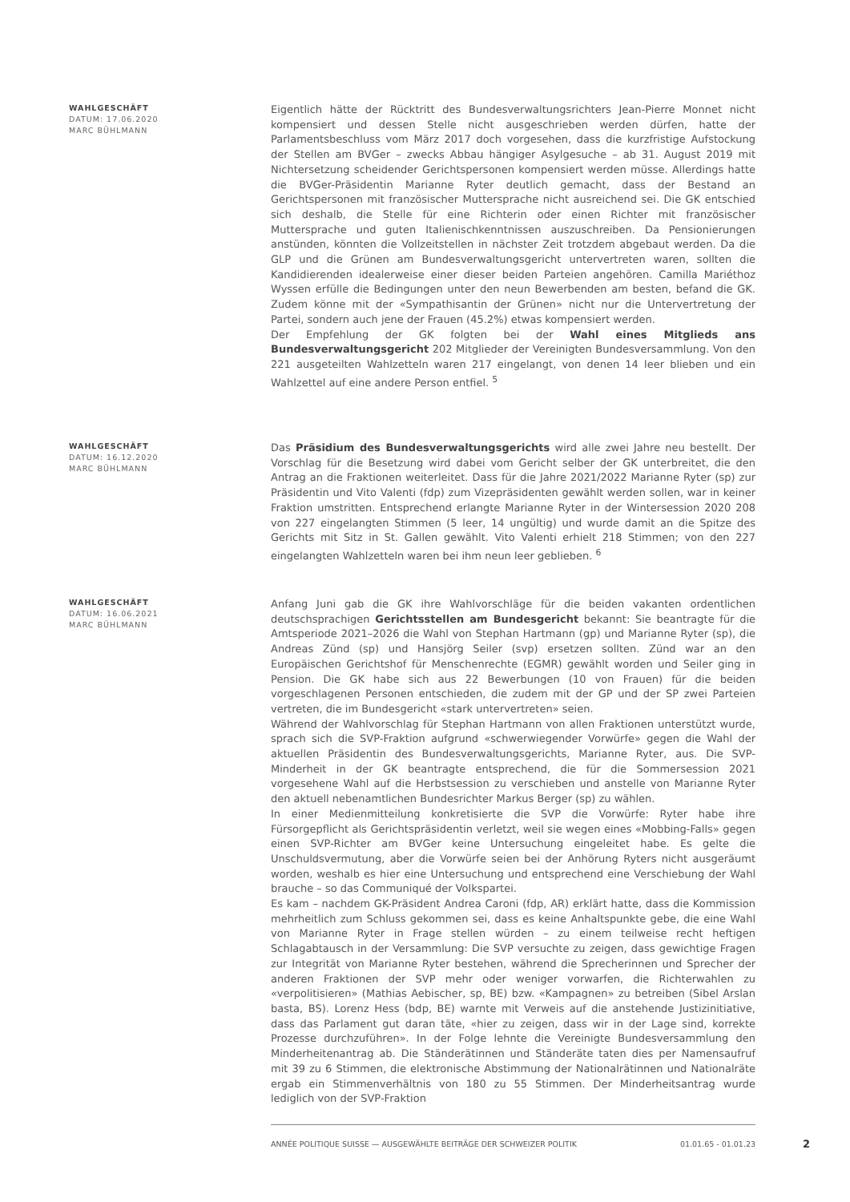WAHLGESCHÄFT
DATUM: 17.06.2020
MARC BÜHLMANN
Eigentlich hätte der Rücktritt des Bundesverwaltungsrichters Jean-Pierre Monnet nicht kompensiert und dessen Stelle nicht ausgeschrieben werden dürfen, hatte der Parlamentsbeschluss vom März 2017 doch vorgesehen, dass die kurzfristige Aufstockung der Stellen am BVGer – zwecks Abbau hängiger Asylgesuche – ab 31. August 2019 mit Nichtersetzung scheidender Gerichtspersonen kompensiert werden müsse. Allerdings hatte die BVGer-Präsidentin Marianne Ryter deutlich gemacht, dass der Bestand an Gerichtspersonen mit französischer Muttersprache nicht ausreichend sei. Die GK entschied sich deshalb, die Stelle für eine Richterin oder einen Richter mit französischer Muttersprache und guten Italienischkenntnissen auszuschreiben. Da Pensionierungen anstünden, könnten die Vollzeitstellen in nächster Zeit trotzdem abgebaut werden. Da die GLP und die Grünen am Bundesverwaltungsgericht untervertreten waren, sollten die Kandidierenden idealerweise einer dieser beiden Parteien angehören. Camilla Mariéthoz Wyssen erfülle die Bedingungen unter den neun Bewerbenden am besten, befand die GK. Zudem könne mit der «Sympathisantin der Grünen» nicht nur die Untervertretung der Partei, sondern auch jene der Frauen (45.2%) etwas kompensiert werden.
Der Empfehlung der GK folgten bei der Wahl eines Mitglieds ans Bundesverwaltungsgericht 202 Mitglieder der Vereinigten Bundesversammlung. Von den 221 ausgeteilten Wahlzetteln waren 217 eingelangt, von denen 14 leer blieben und ein Wahlzettel auf eine andere Person entfiel. <sup>5</sup>
WAHLGESCHÄFT
DATUM: 16.12.2020
MARC BÜHLMANN
Das Präsidium des Bundesverwaltungsgerichts wird alle zwei Jahre neu bestellt. Der Vorschlag für die Besetzung wird dabei vom Gericht selber der GK unterbreitet, die den Antrag an die Fraktionen weiterleitet. Dass für die Jahre 2021/2022 Marianne Ryter (sp) zur Präsidentin und Vito Valenti (fdp) zum Vizepräsidenten gewählt werden sollen, war in keiner Fraktion umstritten. Entsprechend erlangte Marianne Ryter in der Wintersession 2020 208 von 227 eingelangten Stimmen (5 leer, 14 ungültig) und wurde damit an die Spitze des Gerichts mit Sitz in St. Gallen gewählt. Vito Valenti erhielt 218 Stimmen; von den 227 eingelangten Wahlzetteln waren bei ihm neun leer geblieben. <sup>6</sup>
WAHLGESCHÄFT
DATUM: 16.06.2021
MARC BÜHLMANN
Anfang Juni gab die GK ihre Wahlvorschläge für die beiden vakanten ordentlichen deutschsprachigen Gerichtsstellen am Bundesgericht bekannt: Sie beantragte für die Amtsperiode 2021–2026 die Wahl von Stephan Hartmann (gp) und Marianne Ryter (sp), die Andreas Zünd (sp) und Hansjörg Seiler (svp) ersetzen sollten. Zünd war an den Europäischen Gerichtshof für Menschenrechte (EGMR) gewählt worden und Seiler ging in Pension. Die GK habe sich aus 22 Bewerbungen (10 von Frauen) für die beiden vorgeschlagenen Personen entschieden, die zudem mit der GP und der SP zwei Parteien vertreten, die im Bundesgericht «stark untervertreten» seien.
Während der Wahlvorschlag für Stephan Hartmann von allen Fraktionen unterstützt wurde, sprach sich die SVP-Fraktion aufgrund «schwerwiegender Vorwürfe» gegen die Wahl der aktuellen Präsidentin des Bundesverwaltungsgerichts, Marianne Ryter, aus. Die SVP-Minderheit in der GK beantragte entsprechend, die für die Sommersession 2021 vorgesehene Wahl auf die Herbstsession zu verschieben und anstelle von Marianne Ryter den aktuell nebenamtlichen Bundesrichter Markus Berger (sp) zu wählen.
In einer Medienmitteilung konkretisierte die SVP die Vorwürfe: Ryter habe ihre Fürsorgepflicht als Gerichtspräsidentin verletzt, weil sie wegen eines «Mobbing-Falls» gegen einen SVP-Richter am BVGer keine Untersuchung eingeleitet habe. Es gelte die Unschuldsvermutung, aber die Vorwürfe seien bei der Anhörung Ryters nicht ausgeräumt worden, weshalb es hier eine Untersuchung und entsprechend eine Verschiebung der Wahl brauche – so das Communiqué der Volkspartei.
Es kam – nachdem GK-Präsident Andrea Caroni (fdp, AR) erklärt hatte, dass die Kommission mehrheitlich zum Schluss gekommen sei, dass es keine Anhaltspunkte gebe, die eine Wahl von Marianne Ryter in Frage stellen würden – zu einem teilweise recht heftigen Schlagabtausch in der Versammlung: Die SVP versuchte zu zeigen, dass gewichtige Fragen zur Integrität von Marianne Ryter bestehen, während die Sprecherinnen und Sprecher der anderen Fraktionen der SVP mehr oder weniger vorwarfen, die Richterwahlen zu «verpolitisieren» (Mathias Aebischer, sp, BE) bzw. «Kampagnen» zu betreiben (Sibel Arslan basta, BS). Lorenz Hess (bdp, BE) warnte mit Verweis auf die anstehende Justizinitiative, dass das Parlament gut daran täte, «hier zu zeigen, dass wir in der Lage sind, korrekte Prozesse durchzuführen». In der Folge lehnte die Vereinigte Bundesversammlung den Minderheitenantrag ab. Die Ständerätinnen und Ständeräte taten dies per Namensaufruf mit 39 zu 6 Stimmen, die elektronische Abstimmung der Nationalrätinnen und Nationalräte ergab ein Stimmenverhältnis von 180 zu 55 Stimmen. Der Minderheitsantrag wurde lediglich von der SVP-Fraktion
ANNÉE POLITIQUE SUISSE — AUSGEWÄHLTE BEITRÄGE DER SCHWEIZER POLITIK 01.01.65 - 01.01.23
2